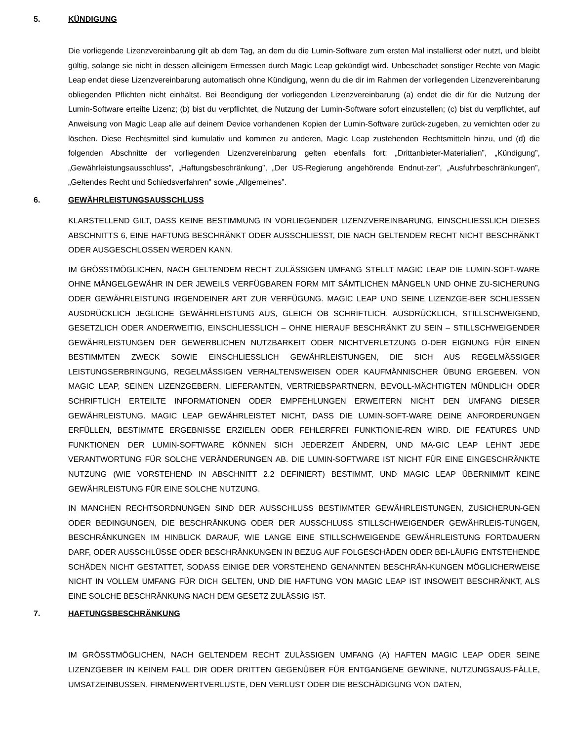5. KÜNDIGUNG
Die vorliegende Lizenzvereinbarung gilt ab dem Tag, an dem du die Lumin-Software zum ersten Mal installierst oder nutzt, und bleibt gültig, solange sie nicht in dessen alleinigem Ermessen durch Magic Leap gekündigt wird. Unbeschadet sonstiger Rechte von Magic Leap endet diese Lizenzvereinbarung automatisch ohne Kündigung, wenn du die dir im Rahmen der vorliegenden Lizenzvereinbarung obliegenden Pflichten nicht einhältst. Bei Beendigung der vorliegenden Lizenzvereinbarung (a) endet die dir für die Nutzung der Lumin-Software erteilte Lizenz; (b) bist du verpflichtet, die Nutzung der Lumin-Software sofort einzustellen; (c) bist du verpflichtet, auf Anweisung von Magic Leap alle auf deinem Device vorhandenen Kopien der Lumin-Software zurück-zugeben, zu vernichten oder zu löschen. Diese Rechtsmittel sind kumulativ und kommen zu anderen, Magic Leap zustehenden Rechtsmitteln hinzu, und (d) die folgenden Abschnitte der vorliegenden Lizenzvereinbarung gelten ebenfalls fort: „Drittanbieter-Materialien”, „Kündigung”, „Gewährleistungsausschluss”, „Haftungsbeschränkung”, „Der US-Regierung angehörende Endnut-zer”, „Ausfuhrbeschränkungen”, „Geltendes Recht und Schiedsverfahren” sowie „Allgemeines”.
6. GEWÄHRLEISTUNGSAUSSCHLUSS
KLARSTELLEND GILT, DASS KEINE BESTIMMUNG IN VORLIEGENDER LIZENZVEREINBARUNG, EINSCHLIESSLICH DIESES ABSCHNITTS 6, EINE HAFTUNG BESCHRÄNKT ODER AUSSCHLIESST, DIE NACH GELTENDEM RECHT NICHT BESCHRÄNKT ODER AUSGESCHLOSSEN WERDEN KANN.
IM GRÖSSTMÖGLICHEN, NACH GELTENDEM RECHT ZULÄSSIGEN UMFANG STELLT MAGIC LEAP DIE LUMIN-SOFT-WARE OHNE MÄNGELGEWÄHR IN DER JEWEILS VERFÜGBAREN FORM MIT SÄMTLICHEN MÄNGELN UND OHNE ZU-SICHERUNG ODER GEWÄHRLEISTUNG IRGENDEINER ART ZUR VERFÜGUNG. MAGIC LEAP UND SEINE LIZENZGE-BER SCHLIESSEN AUSDRÜCKLICH JEGLICHE GEWÄHRLEISTUNG AUS, GLEICH OB SCHRIFTLICH, AUSDRÜCKLICH, STILLSCHWEIGEND, GESETZLICH ODER ANDERWEITIG, EINSCHLIESSLICH – OHNE HIERAUF BESCHRÄNKT ZU SEIN – STILLSCHWEIGENDER GEWÄHRLEISTUNGEN DER GEWERBLICHEN NUTZBARKEIT ODER NICHTVERLETZUNG O-DER EIGNUNG FÜR EINEN BESTIMMTEN ZWECK SOWIE EINSCHLIESSLICH GEWÄHRLEISTUNGEN, DIE SICH AUS REGELMÄSSIGER LEISTUNGSERBRINGUNG, REGELMÄSSIGEN VERHALTENSWEISEN ODER KAUFMÄNNISCHER ÜBUNG ERGEBEN. VON MAGIC LEAP, SEINEN LIZENZGEBERN, LIEFERANTEN, VERTRIEBSPARTNERN, BEVOLL-MÄCHTIGTEN MÜNDLICH ODER SCHRIFTLICH ERTEILTE INFORMATIONEN ODER EMPFEHLUNGEN ERWEITERN NICHT DEN UMFANG DIESER GEWÄHRLEISTUNG. MAGIC LEAP GEWÄHRLEISTET NICHT, DASS DIE LUMIN-SOFT-WARE DEINE ANFORDERUNGEN ERFÜLLEN, BESTIMMTE ERGEBNISSE ERZIELEN ODER FEHLERFREI FUNKTIONIE-REN WIRD. DIE FEATURES UND FUNKTIONEN DER LUMIN-SOFTWARE KÖNNEN SICH JEDERZEIT ÄNDERN, UND MA-GIC LEAP LEHNT JEDE VERANTWORTUNG FÜR SOLCHE VERÄNDERUNGEN AB. DIE LUMIN-SOFTWARE IST NICHT FÜR EINE EINGESCHRÄNKTE NUTZUNG (WIE VORSTEHEND IN ABSCHNITT 2.2 DEFINIERT) BESTIMMT, UND MAGIC LEAP ÜBERNIMMT KEINE GEWÄHRLEISTUNG FÜR EINE SOLCHE NUTZUNG.
IN MANCHEN RECHTSORDNUNGEN SIND DER AUSSCHLUSS BESTIMMTER GEWÄHRLEISTUNGEN, ZUSICHERUN-GEN ODER BEDINGUNGEN, DIE BESCHRÄNKUNG ODER DER AUSSCHLUSS STILLSCHWEIGENDER GEWÄHRLEIS-TUNGEN, BESCHRÄNKUNGEN IM HINBLICK DARAUF, WIE LANGE EINE STILLSCHWEIGENDE GEWÄHRLEISTUNG FORTDAUERN DARF, ODER AUSSCHLÜSSE ODER BESCHRÄNKUNGEN IN BEZUG AUF FOLGESCHÄDEN ODER BEI-LÄUFIG ENTSTEHENDE SCHÄDEN NICHT GESTATTET, SODASS EINIGE DER VORSTEHEND GENANNTEN BESCHRÄN-KUNGEN MÖGLICHERWEISE NICHT IN VOLLEM UMFANG FÜR DICH GELTEN, UND DIE HAFTUNG VON MAGIC LEAP IST INSOWEIT BESCHRÄNKT, ALS EINE SOLCHE BESCHRÄNKUNG NACH DEM GESETZ ZULÄSSIG IST.
7. HAFTUNGSBESCHRÄNKUNG
IM GRÖSSTMÖGLICHEN, NACH GELTENDEM RECHT ZULÄSSIGEN UMFANG (A) HAFTEN MAGIC LEAP ODER SEINE LIZENZGEBER IN KEINEM FALL DIR ODER DRITTEN GEGENÜBER FÜR ENTGANGENE GEWINNE, NUTZUNGSAUS-FÄLLE, UMSATZEINBUSSEN, FIRMENWERTVERLUSTE, DEN VERLUST ODER DIE BESCHÄDIGUNG VON DATEN,